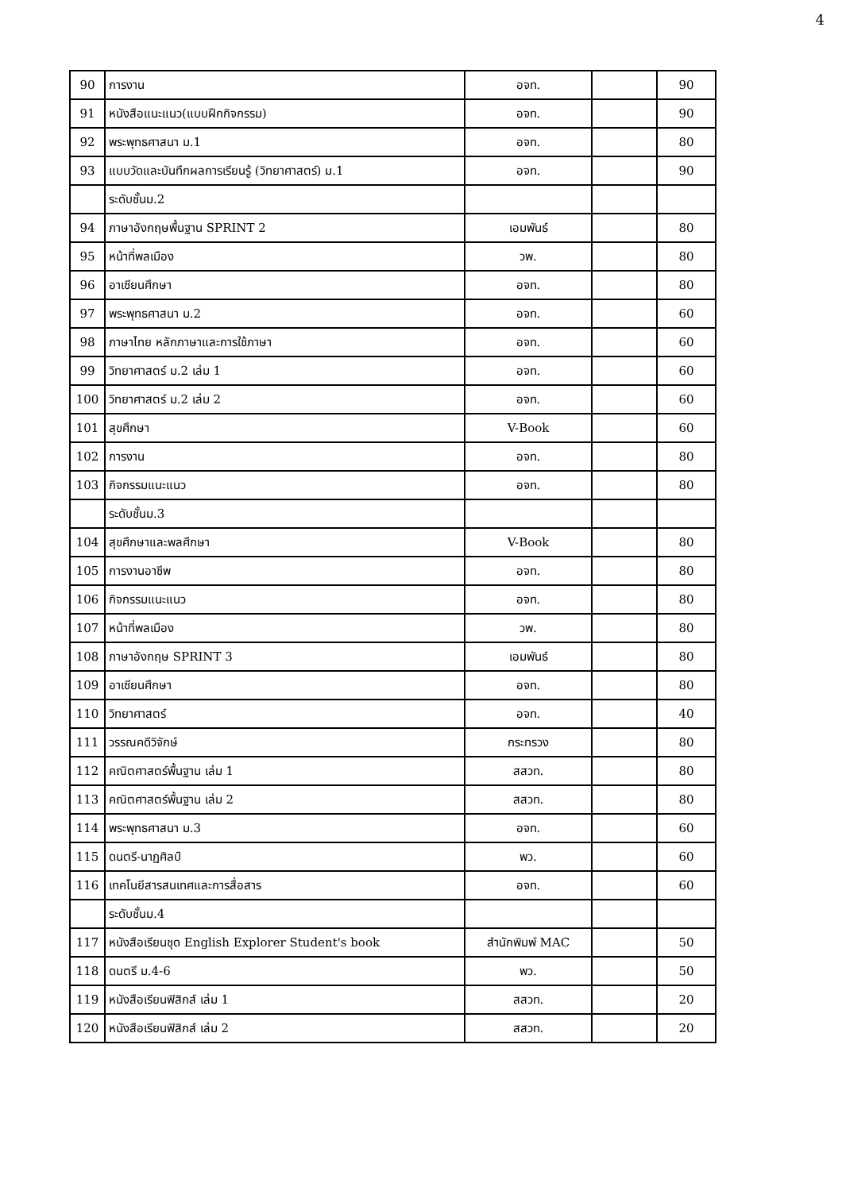4
| 90 | การงาน | อจท. | | 90 |
| 91 | หนังสือแนะแนว(แบบฝึกกิจกรรม) | อจท. | | 90 |
| 92 | พระพุทธศาสนา ม.1 | อจท. | | 80 |
| 93 | แบบวัดและบันทึกผลการเรียนรู้ (วิทยาศาสตร์) ม.1 | อจท. | | 90 |
| | ระดับชั้นม.2 | | | |
| 94 | ภาษาอังกฤษพื้นฐาน SPRINT 2 | เอมพันธ์ | | 80 |
| 95 | หน้าที่พลเมือง | วพ. | | 80 |
| 96 | อาเซียนศึกษา | อจท. | | 80 |
| 97 | พระพุทธศาสนา ม.2 | อจท. | | 60 |
| 98 | ภาษาไทย หลักภาษาและการใช้ภาษา | อจท. | | 60 |
| 99 | วิทยาศาสตร์ ม.2 เล่ม 1 | อจท. | | 60 |
| 100 | วิทยาศาสตร์ ม.2 เล่ม 2 | อจท. | | 60 |
| 101 | สุขศึกษา | V-Book | | 60 |
| 102 | การงาน | อจท. | | 80 |
| 103 | กิจกรรมแนะแนว | อจท. | | 80 |
| | ระดับชั้นม.3 | | | |
| 104 | สุขศึกษาและพลศึกษา | V-Book | | 80 |
| 105 | การงานอาชีพ | อจท. | | 80 |
| 106 | กิจกรรมแนะแนว | อจท. | | 80 |
| 107 | หน้าที่พลเมือง | วพ. | | 80 |
| 108 | ภาษาอังกฤษ SPRINT 3 | เอมพันธ์ | | 80 |
| 109 | อาเซียนศึกษา | อจท. | | 80 |
| 110 | วิทยาศาสตร์ | อจท. | | 40 |
| 111 | วรรณคดีวิจักษ์ | กระทรวง | | 80 |
| 112 | คณิตศาสตร์พื้นฐาน เล่ม 1 | สสวท. | | 80 |
| 113 | คณิตศาสตร์พื้นฐาน เล่ม 2 | สสวท. | | 80 |
| 114 | พระพุทธศาสนา ม.3 | อจท. | | 60 |
| 115 | ดนตรี-นาฏศิลป์ | พว. | | 60 |
| 116 | เทคโนยีสารสนเทศและการสื่อสาร | อจท. | | 60 |
| | ระดับชั้นม.4 | | | |
| 117 | หนังสือเรียนชุด English Explorer Student's book | สำนักพิมพ์ MAC | | 50 |
| 118 | ดนตรี ม.4-6 | พว. | | 50 |
| 119 | หนังสือเรียนฟิสิกส์ เล่ม 1 | สสวท. | | 20 |
| 120 | หนังสือเรียนฟิสิกส์ เล่ม 2 | สสวท. | | 20 |